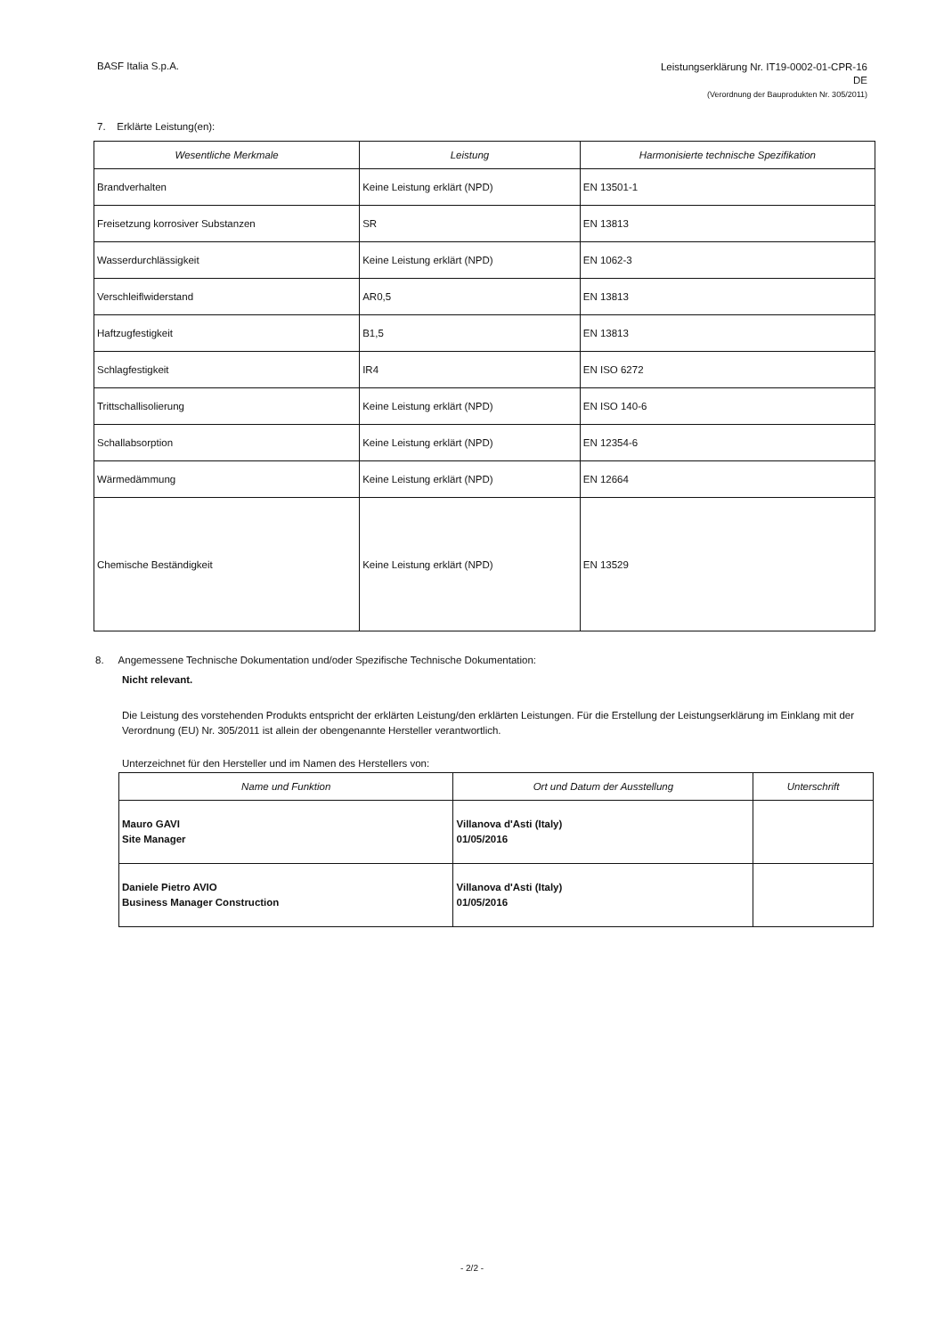BASF Italia S.p.A.
Leistungserklärung Nr. IT19-0002-01-CPR-16
DE
(Verordnung der Bauprodukten Nr. 305/2011)
7. Erklärte Leistung(en):
| Wesentliche Merkmale | Leistung | Harmonisierte technische Spezifikation |
| --- | --- | --- |
| Brandverhalten | Keine Leistung erklärt (NPD) | EN 13501-1 |
| Freisetzung korrosiver Substanzen | SR | EN 13813 |
| Wasserdurchlässigkeit | Keine Leistung erklärt (NPD) | EN 1062-3 |
| Verschleiflwiderstand | AR0,5 | EN 13813 |
| Haftzugfestigkeit | B1,5 | EN 13813 |
| Schlagfestigkeit | IR4 | EN ISO 6272 |
| Trittschallisolierung | Keine Leistung erklärt (NPD) | EN ISO 140-6 |
| Schallabsorption | Keine Leistung erklärt (NPD) | EN 12354-6 |
| Wärmedämmung | Keine Leistung erklärt (NPD) | EN 12664 |
| Chemische Beständigkeit | Keine Leistung erklärt (NPD) | EN 13529 |
8. Angemessene Technische Dokumentation und/oder Spezifische Technische Dokumentation:
Nicht relevant.
Die Leistung des vorstehenden Produkts entspricht der erklärten Leistung/den erklärten Leistungen. Für die Erstellung der Leistungserklärung im Einklang mit der Verordnung (EU) Nr. 305/2011 ist allein der obengenannte Hersteller verantwortlich.
Unterzeichnet für den Hersteller und im Namen des Herstellers von:
| Name und Funktion | Ort und Datum der Ausstellung | Unterschrift |
| --- | --- | --- |
| Mauro GAVI Site Manager | Villanova d'Asti (Italy) 01/05/2016 | |
| Daniele Pietro AVIO Business Manager Construction | Villanova d'Asti (Italy) 01/05/2016 | |
- 2/2 -